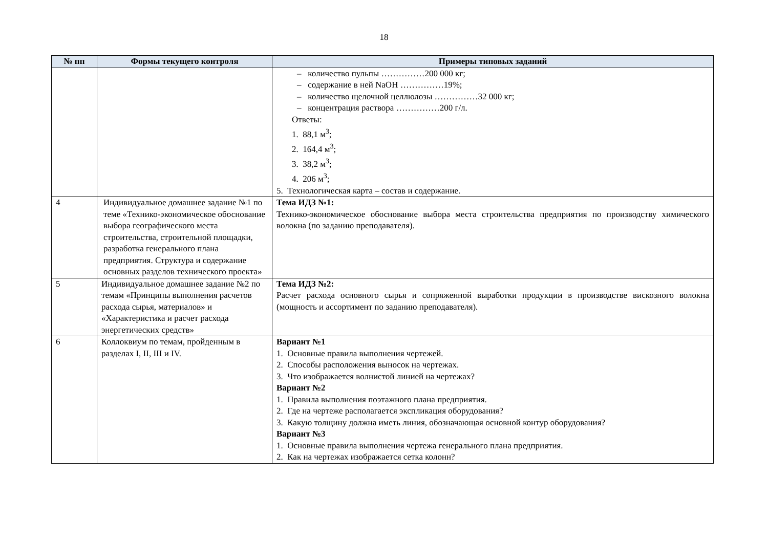18
| № пп | Формы текущего контроля | Примеры типовых заданий |
| --- | --- | --- |
| | | – количество пульпы ……………200 000 кг; – содержание в ней NaOH ……………19%; – количество щелочной целлюлозы ……………32 000 кг; – концентрация раствора ……………200 г/л. Ответы: 1. 88,1 м<sup>3</sup>; 2. 164,4 м<sup>3</sup>; 3. 38,2 м<sup>3</sup>; 4. 206 м<sup>3</sup>; 5. Технологическая карта – состав и содержание. |
| 4 | Индивидуальное домашнее задание №1 по теме «Технико-экономическое обоснование выбора географического места строительства, строительной площадки, разработка генерального плана предприятия. Структура и содержание основных разделов технического проекта» | Тема ИДЗ №1: Технико-экономическое обоснование выбора места строительства предприятия по производству химического волокна (по заданию преподавателя). |
| 5 | Индивидуальное домашнее задание №2 по темам «Принципы выполнения расчетов расхода сырья, материалов» и «Характеристика и расчет расхода энергетических средств» | Тема ИДЗ №2: Расчет расхода основного сырья и сопряженной выработки продукции в производстве вискозного волокна (мощность и ассортимент по заданию преподавателя). |
| 6 | Коллоквиум по темам, пройденным в разделах I, II, III и IV. | Вариант №1 1. Основные правила выполнения чертежей. 2. Способы расположения выносок на чертежах. 3. Что изображается волнистой линией на чертежах? Вариант №2 1. Правила выполнения поэтажного плана предприятия. 2. Где на чертеже располагается экспликация оборудования? 3. Какую толщину должна иметь линия, обозначающая основной контур оборудования? Вариант №3 1. Основные правила выполнения чертежа генерального плана предприятия. 2. Как на чертежах изображается сетка колонн? |